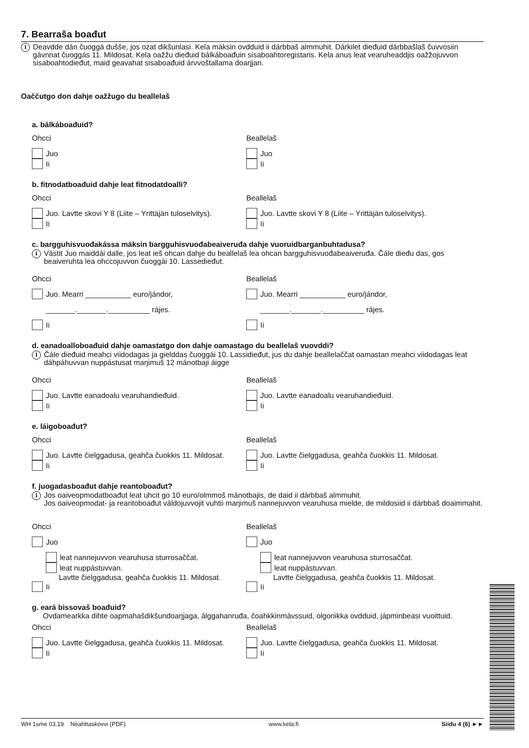7. Bearraša boađut
i
Deavdde dán čuoggá dušše, jos ozat dikšunlasi. Kela máksin ovdduid ii dárbbaš almmuhit. Dárkilet dieđuid dárbbašlaš čuvvosiin gávnnat čuoggás 11. Mildosat. Kela oažžu dieđuid bálkáboađuin sisaboahtoregistaris. Kela anus leat vearuheaddjis oažžojuvvon sisaboahtodieđut, maid geavahat sisaboađuid árvvoštallama doarjjan.
Oaččutgo don dahje oažžugo du beallelaš
a. bálkáboađuid?
Ohcci
Juo
Ii
Beallelaš
Juo
Ii
b. fitnodatboađuid dahje leat fitnodatdoalli?
Ohcci
Juo. Lavtte skovi Y 8 (Liite – Yrittäjän tuloselvitys).
Ii
Beallelaš
Juo. Lavtte skovi Y 8 (Liite – Yrittäjän tuloselvitys).
Ii
c. bargguhisvuođakássa máksin bargguhisvuođabeaiveruđa dahje vuoruidbarganbuhtadusa?
i
Vástit Juo maiddái dalle, jos leat ieš ohcan dahje du beallelaš lea ohcan bargguhisvuođabeaiveruđa. Čále dieđu das, gos beaiveruhta lea ohccojuvvon čuoggái 10. Lassedieđut.
Ohcci
Juo. Mearri ___________ euro/jándor,
_______._______.__________ rájes.
Ii
Beallelaš
Juo. Mearri ___________ euro/jándor,
_______._______.__________ rájes.
Ii
d. eanadoalloboađuid dahje oamastatgo don dahje oamastago du beallelaš vuovddi?
i
Čále dieđuid meahci viidodagas ja gielddas čuoggái 10. Lassidieđut, jus du dahje beallelaččat oamastan meahci viidodagas leat dáhpáhuvvan nuppástusat maŋimuš 12 mánotbaji áigge
Ohcci
Juo. Lavtte eanadoalu vearuhandieđuid.
Ii
Beallelaš
Juo. Lavtte eanadoalu vearuhandieđuid.
Ii
e. láigoboađut?
Ohcci
Juo. Lavtte čielggadusa, geahča čuokkis 11. Mildosat.
Ii
Beallelaš
Juo. Lavtte čielggadusa, geahča čuokkis 11. Mildosat.
Ii
f. juogadasboađut dahje reantoboađut?
i
Jos oaiveopmodatboađut leat uhcit go 10 euro/olmmoš mánotbajis, de daid ii dárbbaš almmuhit.
Jos oaiveopmodat- ja reantoboađut váldojuvvojit vuhtii maŋimuš nannejuvvon vearuhusa mielde, de mildosiid ii dárbbaš doaimmahit.
Ohcci
Juo
leat nannejuvvon vearuhusa sturrosaččat.
leat nuppástuvvan.
Lavtte čielggadusa, geahča čuokkis 11. Mildosat.
Ii
Beallelaš
Juo
leat nannejuvvon vearuhusa sturrosaččat.
leat nuppástuvvan.
Lavtte čielggadusa, geahča čuokkis 11. Mildosat.
Ii
g. eará bissovaš boađuid?
Ovdamearkka dihte oapmahašdikšundoarjjaga, álggahanruđa, čoahkkinmávssuid, olgoriikka ovdduid, jápminbeasi vuoittuid.
Ohcci
Juo. Lavtte čielggadusa, geahča čuokkis 11. Mildosat.
Ii
Beallelaš
Juo. Lavtte čielggadusa, geahča čuokkis 11. Mildosat.
Ii
WH 1sme 03.19 Neahttaskovvi (PDF) www.kela.fi Siidu 4 (6) ►►